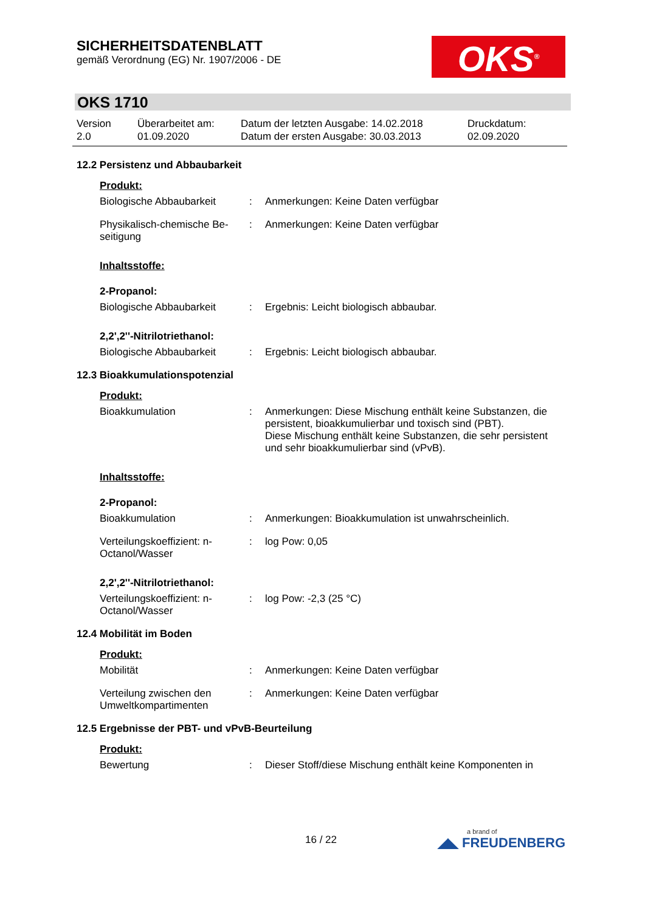SICHERHEITSDATENBLATT
gemäß Verordnung (EG) Nr. 1907/2006 - DE
OKS<sup>®</sup>
OKS 1710
| Version 2.0 | Überarbeitet am: 01.09.2020 | Datum der letzten Ausgabe: 14.02.2018 Datum der ersten Ausgabe: 30.03.2013 | Druckdatum: 02.09.2020 |
12.2 Persistenz und Abbaubarkeit
Produkt:
| Biologische Abbaubarkeit | : | Anmerkungen: Keine Daten verfügbar |
| Physikalisch-chemische Be-seitigung | : | Anmerkungen: Keine Daten verfügbar |
Inhaltsstoffe:
2-Propanol:
| Biologische Abbaubarkeit | : | Ergebnis: Leicht biologisch abbaubar. |
2,2',2''-Nitrilotriethanol:
| Biologische Abbaubarkeit | : | Ergebnis: Leicht biologisch abbaubar. |
12.3 Bioakkumulationspotenzial
Produkt:
| Bioakkumulation | : | Anmerkungen: Diese Mischung enthält keine Substanzen, die persistent, bioakkumulierbar und toxisch sind (PBT). Diese Mischung enthält keine Substanzen, die sehr persistent und sehr bioakkumulierbar sind (vPvB). |
Inhaltsstoffe:
2-Propanol:
| Bioakkumulation | : | Anmerkungen: Bioakkumulation ist unwahrscheinlich. |
| Verteilungskoeffizient: n-Octanol/Wasser | : | log Pow: 0,05 |
2,2',2''-Nitrilotriethanol:
| Verteilungskoeffizient: n-Octanol/Wasser | : | log Pow: -2,3 (25 °C) |
12.4 Mobilität im Boden
Produkt:
| Mobilität | : | Anmerkungen: Keine Daten verfügbar |
| Verteilung zwischen den Umweltkompartimenten | : | Anmerkungen: Keine Daten verfügbar |
12.5 Ergebnisse der PBT- und vPvB-Beurteilung
Produkt:
| Bewertung | : | Dieser Stoff/diese Mischung enthält keine Komponenten in |
16 / 22 a brand of
◢◣ FREUDENBERG